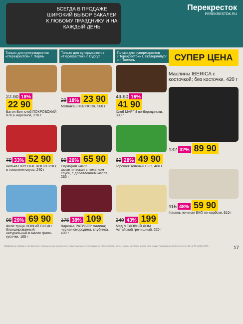ВСЕГДА В ПРОДАЖЕ ШИРОКИЙ ВЫБОР БАКАЛЕИ К ЛЮБОМУ ПРАЗДНИКУ И НА КАЖДЫЙ ДЕНЬ
Перекресток
PEREKRESTOK.RU
Только для супермаркетов «Перекресток» г. Пермь
Только для супермаркетов «Перекресток» г. Сургут
Только для супермаркетов «Перекресток» г. Екатеринбург и г. Тюмень
27 90 18% 22 90
Батон Вин хлеб ПОКРОВСКИЙ ХЛЕБ нарезной, 270 г
29 18% 23 90
Матнакаш КОЛОСОК, 500 г
49 90 16% 41 90
Хлеб МАРГИ по-бородински, 300 г
79 33% 52 90
Килька ВКУСНЫЕ КОНСЕРВЫ в томатном соусе, 240 г
89 26% 65 90
Скумбрия БАРС атлантическая в томатном соусе, с добавлением масла, 250 г
69 28% 49 90
Горошек зеленый ЕКО, 480 г
99 29% 69 90
Филе тунца НОВЫЙ ОКЕАН бланшированный, натуральный в масле филе-кусочки, 185 г
175 38% 109
Варенье РАТИБОР малина; черная смородина, клубника, 400 г
349 43% 199
Мед МЕДОВЫЙ ДОМ Алтайский гречишный, 320 г
СУПЕР ЦЕНА
Маслины IBERICA с косточкой; без косточки, 420 г
132 32% 89 90
115 48% 59 90
Фасоль печеная ЕКО по-сербски, 510 г
Изображения товаров в листовке могут незначительно отличаться от представленных в супермаркетах «Перекресток». Цены указаны в рублях с учетом всех скидок. Предложение действительно с 22 по 28 ноября 2017 г. 17